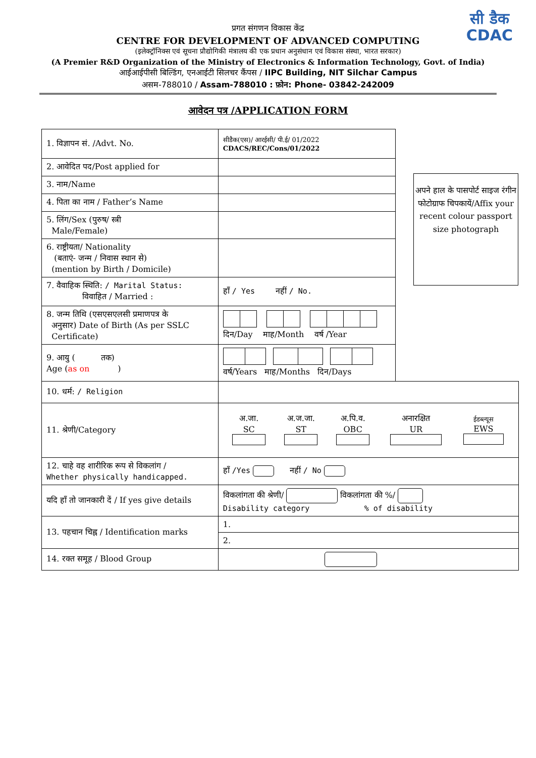सी डैक
CDAC
प्रगत संगणन विकास केंद्र
CENTRE FOR DEVELOPMENT OF ADVANCED COMPUTING
(इलेक्ट्रॉनिक्स एवं सूचना प्रौद्योगिकी मंत्रालय की एक प्रधान अनुसंधान एवं विकास संस्था, भारत सरकार)
(A Premier R&D Organization of the Ministry of Electronics & Information Technology, Govt. of India)
आईआईपीसी बिल्डिंग, एनआईटी सिलचर कैंपस / IIPC Building, NIT Silchar Campus
असम-788010 / Assam-788010 : फ़ोन: Phone- 03842-242009
आवेदन पत्र /APPLICATION FORM
अपने हाल के पासपोर्ट साइज रंगीन फोटोग्राफ चिपकायें/Affix your recent colour passport size photograph
| 1. विज्ञापन सं. /Advt. No. | सीडैक(एस)/ आरईसी/ पी.ई/ 01/2022 CDACS/REC/Cons/01/2022 | |
| 2. आवेदित पद/Post applied for | | |
| 3. नाम/Name | | |
| 4. पिता का नाम / Father’s Name | | |
| 5. लिंग/Sex (पुरुष/ स्त्री Male/Female) | | |
| 6. राष्ट्रीयता/ Nationality (बताएं- जन्म / निवास स्थान से) (mention by Birth / Domicile) | | |
| 7. वैवाहिक स्थिति: / Marital Status: विवाहित / Married : | हाँ / Yes नहीं / No. | |
| 8. जन्म तिथि (एसएसएलसी प्रमाणपत्र के अनुसार) Date of Birth (As per SSLC Certificate) | दिन/Day माह/Month वर्ष /Year | |
| 9. आयु ( तक) Age ( as on ) | वर्ष/Years माह/Months दिन/Days | |
| 10. धर्म: / Religion | | |
| 11. श्रेणी/Category | / अ.जा. SC / अ.ज.जा. ST / अ.पि.व. OBC / अनारक्षित UR / ईडब्ल्यूस EWS / | |
| 12. चाहे वह शारीरिक रूप से विकलांग / Whether physically handicapped. | हाँ /Yes नहीं / No | |
| यदि हाँ तो जानकारी दें / If yes give details | विकलांगता की श्रेणी/ विकलांगता की %/ Disability category % of disability | |
| 13. पहचान चिह्न / Identification marks | 1. | |
| | 2. | |
| 14. रक्त समूह / Blood Group | | |